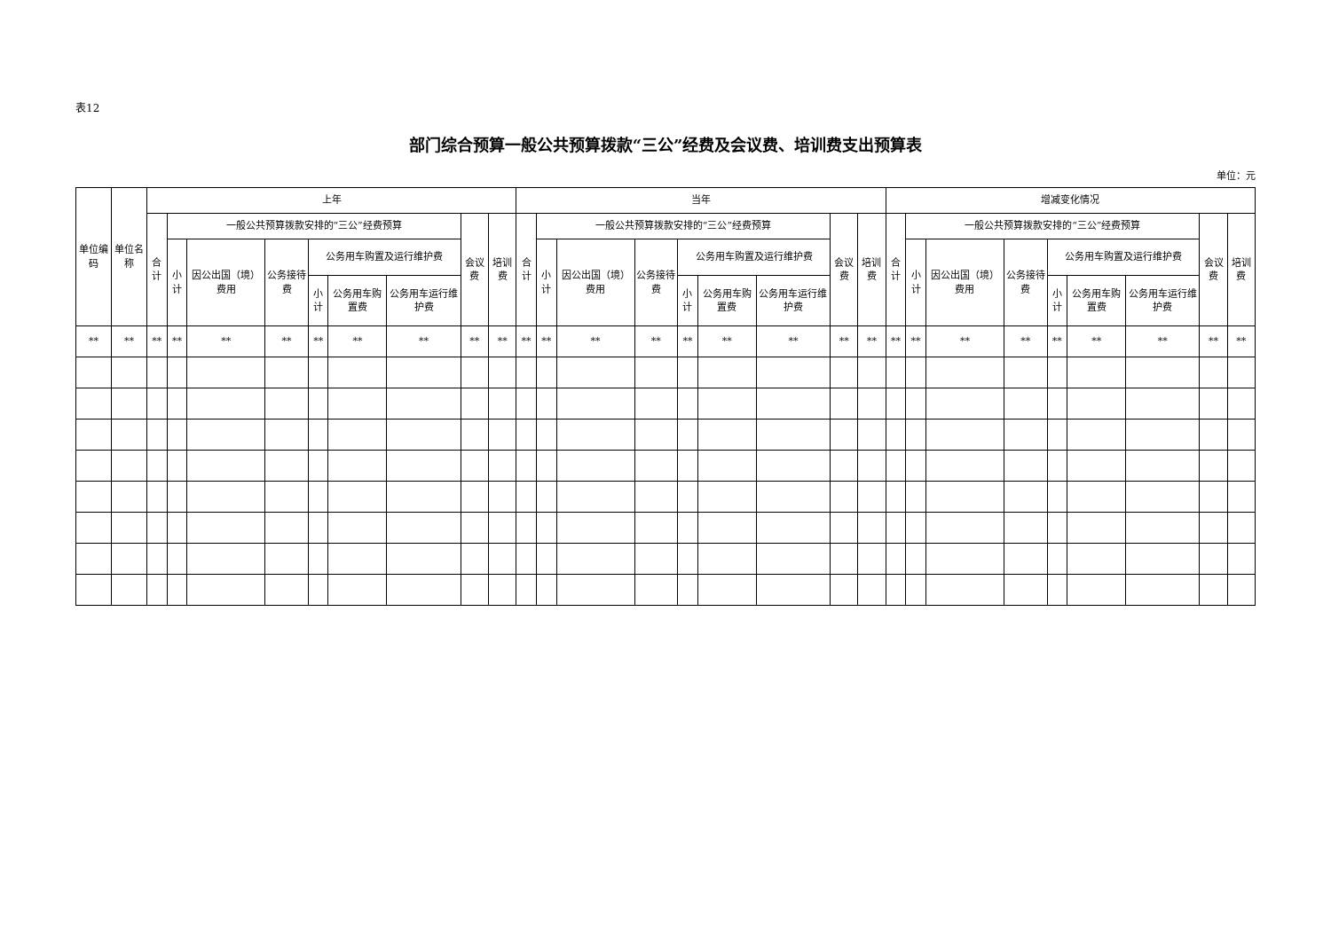表12
部门综合预算一般公共预算拨款“三公”经费及会议费、培训费支出预算表
单位：元
| 单位编码 | 单位名称 | 上年 | | | | | | | | | 当年 | | | | | | | | | 增减变化情况 | | | | | | | | |
| --- | --- | --- | --- | --- | --- | --- | --- | --- | --- | --- | --- | --- | --- | --- | --- | --- | --- | --- | --- | --- | --- | --- | --- | --- | --- | --- | --- | --- |
| | | 合计 | 一般公共预算拨款安排的“三公”经费预算 | | | | | | 会议费 | 培训费 | 合计 | 一般公共预算拨款安排的“三公”经费预算 | | | | | | 会议费 | 培训费 | 合计 | 一般公共预算拨款安排的“三公”经费预算 | | | | | | 会议费 | 培训费 |
| | | | 小计 | 因公出国（境）费用 | 公务接待费 | 公务用车购置及运行维护费 | | | | | | 小计 | 因公出国（境）费用 | 公务接待费 | 公务用车购置及运行维护费 | | | | | | 小计 | 因公出国（境）费用 | 公务接待费 | 公务用车购置及运行维护费 | | | | |
| | | | | | | 小计 | 公务用车购置费 | 公务用车运行维护费 | | | | | | | 小计 | 公务用车购置费 | 公务用车运行维护费 | | | | | | | 小计 | 公务用车购置费 | 公务用车运行维护费 | | |
| ** | ** | ** | ** | ** | ** | ** | ** | ** | ** | ** | ** | ** | ** | ** | ** | ** | ** | ** | ** | ** | ** | ** | ** | ** | ** | ** | ** | ** |